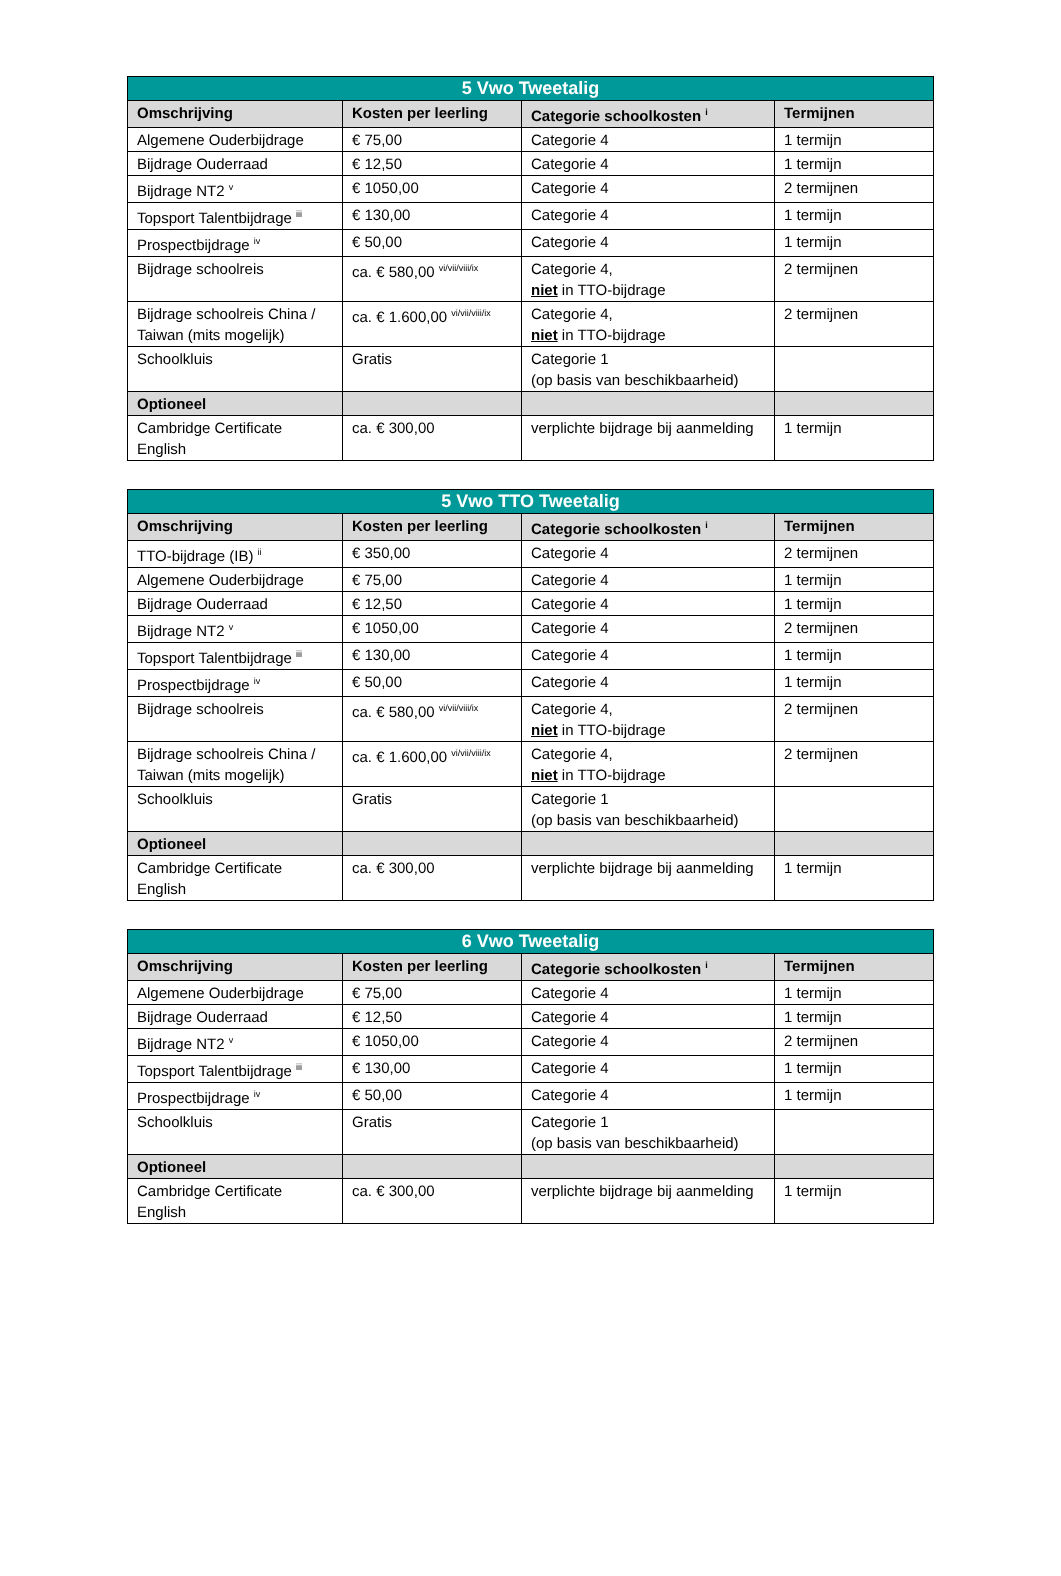| 5 Vwo Tweetalig | | | |
| --- | --- | --- | --- |
| Omschrijving | Kosten per leerling | Categorie schoolkosten <sup>i</sup> | Termijnen |
| Algemene Ouderbijdrage | € 75,00 | Categorie 4 | 1 termijn |
| Bijdrage Ouderraad | € 12,50 | Categorie 4 | 1 termijn |
| Bijdrage NT2 <sup>v</sup> | € 1050,00 | Categorie 4 | 2 termijnen |
| Topsport Talentbijdrage <sup>iii</sup> | € 130,00 | Categorie 4 | 1 termijn |
| Prospectbijdrage <sup>iv</sup> | € 50,00 | Categorie 4 | 1 termijn |
| Bijdrage schoolreis | ca. € 580,00 <sup>vi/vii/viii/ix</sup> | Categorie 4, niet in TTO-bijdrage | 2 termijnen |
| Bijdrage schoolreis China / Taiwan (mits mogelijk) | ca. € 1.600,00 <sup>vi/vii/viii/ix</sup> | Categorie 4, niet in TTO-bijdrage | 2 termijnen |
| Schoolkluis | Gratis | Categorie 1 (op basis van beschikbaarheid) | |
| Optioneel | | | |
| Cambridge Certificate English | ca. € 300,00 | verplichte bijdrage bij aanmelding | 1 termijn |
| 5 Vwo TTO Tweetalig | | | |
| --- | --- | --- | --- |
| Omschrijving | Kosten per leerling | Categorie schoolkosten <sup>i</sup> | Termijnen |
| TTO-bijdrage (IB) <sup>ii</sup> | € 350,00 | Categorie 4 | 2 termijnen |
| Algemene Ouderbijdrage | € 75,00 | Categorie 4 | 1 termijn |
| Bijdrage Ouderraad | € 12,50 | Categorie 4 | 1 termijn |
| Bijdrage NT2 <sup>v</sup> | € 1050,00 | Categorie 4 | 2 termijnen |
| Topsport Talentbijdrage <sup>iii</sup> | € 130,00 | Categorie 4 | 1 termijn |
| Prospectbijdrage <sup>iv</sup> | € 50,00 | Categorie 4 | 1 termijn |
| Bijdrage schoolreis | ca. € 580,00 <sup>vi/vii/viii/ix</sup> | Categorie 4, niet in TTO-bijdrage | 2 termijnen |
| Bijdrage schoolreis China / Taiwan (mits mogelijk) | ca. € 1.600,00 <sup>vi/vii/viii/ix</sup> | Categorie 4, niet in TTO-bijdrage | 2 termijnen |
| Schoolkluis | Gratis | Categorie 1 (op basis van beschikbaarheid) | |
| Optioneel | | | |
| Cambridge Certificate English | ca. € 300,00 | verplichte bijdrage bij aanmelding | 1 termijn |
| 6 Vwo Tweetalig | | | |
| --- | --- | --- | --- |
| Omschrijving | Kosten per leerling | Categorie schoolkosten <sup>i</sup> | Termijnen |
| Algemene Ouderbijdrage | € 75,00 | Categorie 4 | 1 termijn |
| Bijdrage Ouderraad | € 12,50 | Categorie 4 | 1 termijn |
| Bijdrage NT2 <sup>v</sup> | € 1050,00 | Categorie 4 | 2 termijnen |
| Topsport Talentbijdrage <sup>iii</sup> | € 130,00 | Categorie 4 | 1 termijn |
| Prospectbijdrage <sup>iv</sup> | € 50,00 | Categorie 4 | 1 termijn |
| Schoolkluis | Gratis | Categorie 1 (op basis van beschikbaarheid) | |
| Optioneel | | | |
| Cambridge Certificate English | ca. € 300,00 | verplichte bijdrage bij aanmelding | 1 termijn |